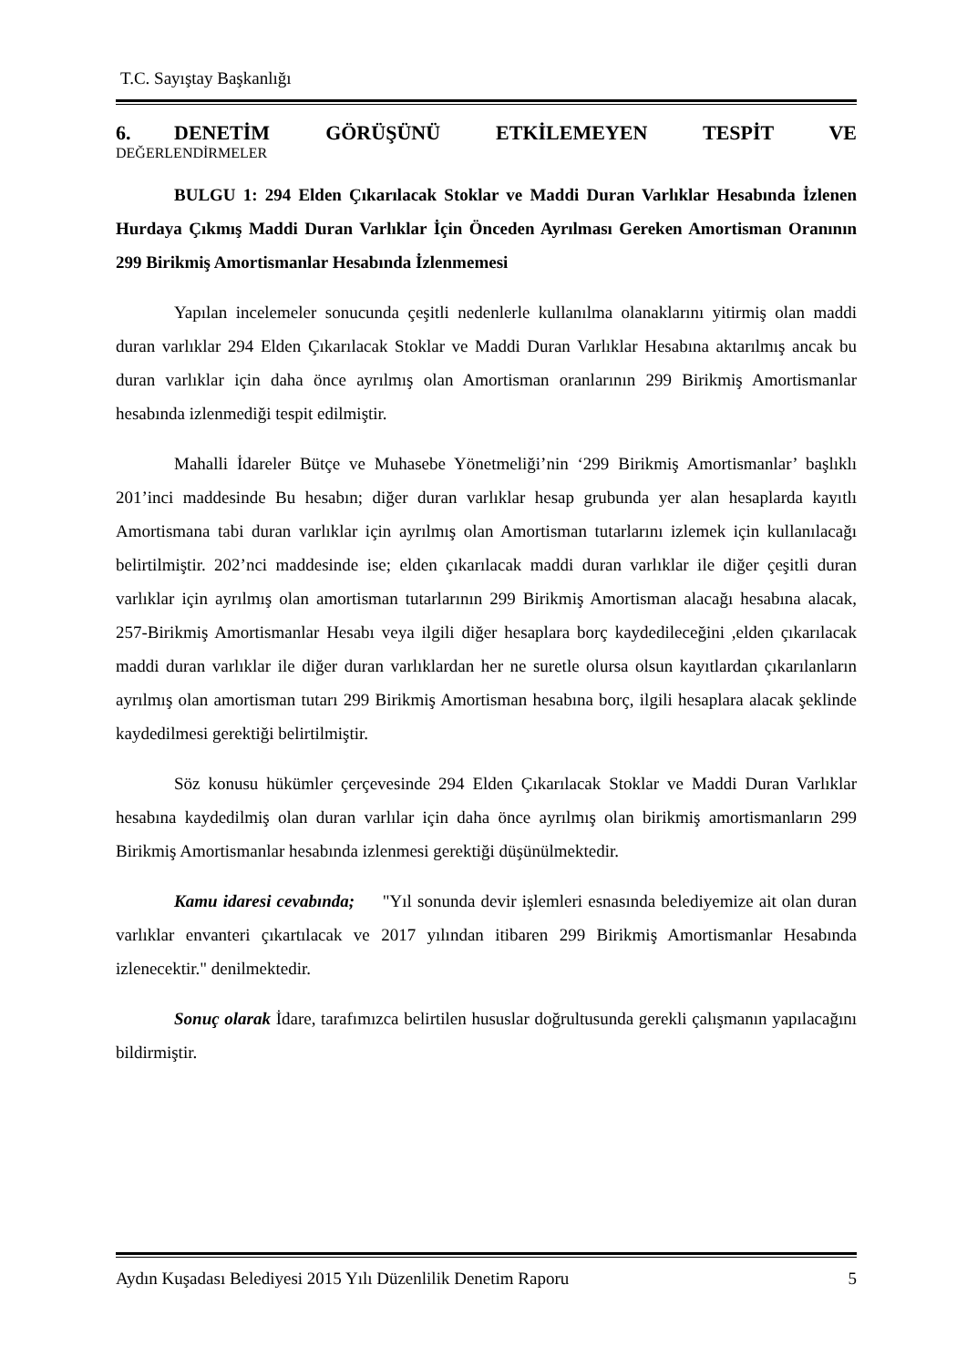T.C. Sayıştay Başkanlığı
6. DENETİM GÖRÜŞÜNÜ ETKİLEMEYEN TESPİT VE
DEĞERLENDİRMELER
BULGU 1: 294 Elden Çıkarılacak Stoklar ve Maddi Duran Varlıklar Hesabında İzlenen Hurdaya Çıkmış Maddi Duran Varlıklar İçin Önceden Ayrılması Gereken Amortisman Oranının 299 Birikmiş Amortismanlar Hesabında İzlenmemesi
Yapılan incelemeler sonucunda çeşitli nedenlerle kullanılma olanaklarını yitirmiş olan maddi duran varlıklar 294 Elden Çıkarılacak Stoklar ve Maddi Duran Varlıklar Hesabına aktarılmış ancak bu duran varlıklar için daha önce ayrılmış olan Amortisman oranlarının 299 Birikmiş Amortismanlar hesabında izlenmediği tespit edilmiştir.
Mahalli İdareler Bütçe ve Muhasebe Yönetmeliği’nin ‘299 Birikmiş Amortismanlar’ başlıklı 201’inci maddesinde Bu hesabın; diğer duran varlıklar hesap grubunda yer alan hesaplarda kayıtlı Amortismana tabi duran varlıklar için ayrılmış olan Amortisman tutarlarını izlemek için kullanılacağı belirtilmiştir. 202’nci maddesinde ise; elden çıkarılacak maddi duran varlıklar ile diğer çeşitli duran varlıklar için ayrılmış olan amortisman tutarlarının 299 Birikmiş Amortisman alacağı hesabına alacak, 257-Birikmiş Amortismanlar Hesabı veya ilgili diğer hesaplara borç kaydedileceğini ,elden çıkarılacak maddi duran varlıklar ile diğer duran varlıklardan her ne suretle olursa olsun kayıtlardan çıkarılanların ayrılmış olan amortisman tutarı 299 Birikmiş Amortisman hesabına borç, ilgili hesaplara alacak şeklinde kaydedilmesi gerektiği belirtilmiştir.
Söz konusu hükümler çerçevesinde 294 Elden Çıkarılacak Stoklar ve Maddi Duran Varlıklar hesabına kaydedilmiş olan duran varlılar için daha önce ayrılmış olan birikmiş amortismanların 299 Birikmiş Amortismanlar hesabında izlenmesi gerektiği düşünülmektedir.
Kamu idaresi cevabında; "Yıl sonunda devir işlemleri esnasında belediyemize ait olan duran varlıklar envanteri çıkartılacak ve 2017 yılından itibaren 299 Birikmiş Amortismanlar Hesabında izlenecektir." denilmektedir.
Sonuç olarak İdare, tarafımızca belirtilen hususlar doğrultusunda gerekli çalışmanın yapılacağını bildirmiştir.
Aydın Kuşadası Belediyesi 2015 Yılı Düzenlilik Denetim Raporu 5